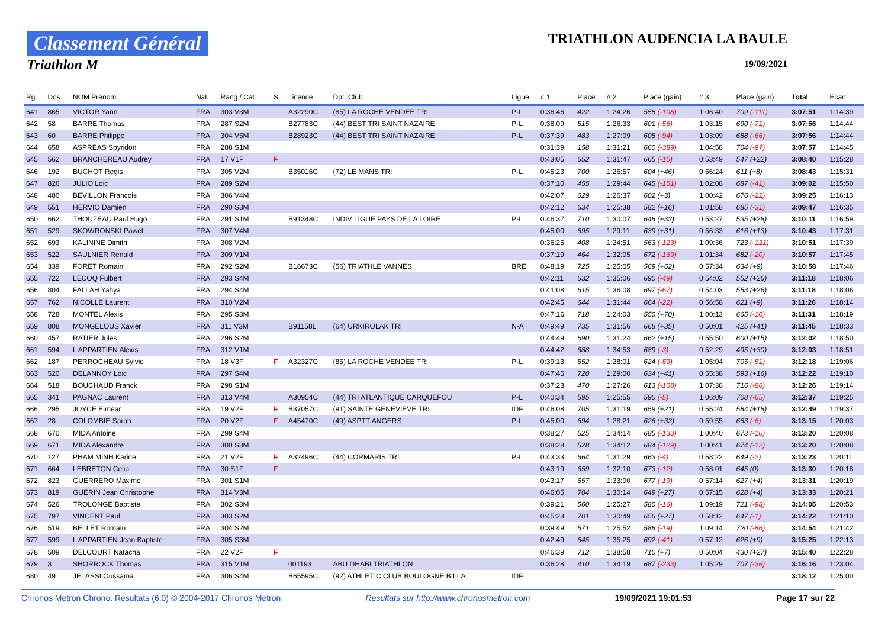Classement Général
Triathlon M
TRIATHLON AUDENCIA LA BAULE
19/09/2021
| Rg. | Dos. | NOM Prénom | Nat. | Rang / Cat. | S. | Licence | Dpt. Club | Ligue | # 1 | Place | # 2 | Place (gain) | # 3 | Place (gain) | Total | Ecart |
| --- | --- | --- | --- | --- | --- | --- | --- | --- | --- | --- | --- | --- | --- | --- | --- | --- |
| 641 | 865 | VICTOR Yann | FRA | 303 V3M | | A32290C | (85) LA ROCHE VENDEE TRI | P-L | 0:36:46 | 422 | 1:24:26 | 558 (-108) | 1:06:40 | 709 (-111) | 3:07:51 | 1:14:39 |
| 642 | 58 | BARRE Thomas | FRA | 287 S2M | | B27783C | (44) BEST TRI SAINT NAZAIRE | P-L | 0:38:09 | 515 | 1:26:33 | 601 (-56) | 1:03:15 | 690 (-71) | 3:07:56 | 1:14:44 |
| 643 | 60 | BARRE Philippe | FRA | 304 V5M | | B28923C | (44) BEST TRI SAINT NAZAIRE | P-L | 0:37:39 | 483 | 1:27:09 | 608 (-94) | 1:03:09 | 688 (-66) | 3:07:56 | 1:14:44 |
| 644 | 658 | ASPREAS Spyridon | FRA | 288 S1M | | | | | 0:31:39 | 158 | 1:31:21 | 660 (-389) | 1:04:58 | 704 (-97) | 3:07:57 | 1:14:45 |
| 645 | 562 | BRANCHEREAU Audrey | FRA | 17 V1F | F | | | | 0:43:05 | 652 | 1:31:47 | 665 (-15) | 0:53:49 | 547 (+22) | 3:08:40 | 1:15:28 |
| 646 | 192 | BUCHOT Regis | FRA | 305 V2M | | B35016C | (72) LE MANS TRI | P-L | 0:45:23 | 700 | 1:26:57 | 604 (+46) | 0:56:24 | 611 (+8) | 3:08:43 | 1:15:31 |
| 647 | 826 | JULIO Loic | FRA | 289 S2M | | | | | 0:37:10 | 455 | 1:29:44 | 645 (-151) | 1:02:08 | 687 (-41) | 3:09:02 | 1:15:50 |
| 648 | 480 | BEVILLON Francois | FRA | 306 V4M | | | | | 0:42:07 | 629 | 1:26:37 | 602 (+3) | 1:00:42 | 676 (-22) | 3:09:25 | 1:16:13 |
| 649 | 551 | HERVIO Damien | FRA | 290 S3M | | | | | 0:42:12 | 634 | 1:25:38 | 582 (+16) | 1:01:58 | 685 (-31) | 3:09:47 | 1:16:35 |
| 650 | 662 | THOUZEAU Paul Hugo | FRA | 291 S1M | | B91348C | INDIV LIGUE PAYS DE LA LOIRE | P-L | 0:46:37 | 710 | 1:30:07 | 648 (+32) | 0:53:27 | 535 (+28) | 3:10:11 | 1:16:59 |
| 651 | 529 | SKOWRONSKI Pawel | FRA | 307 V4M | | | | | 0:45:00 | 695 | 1:29:11 | 639 (+31) | 0:56:33 | 616 (+13) | 3:10:43 | 1:17:31 |
| 652 | 693 | KALININE Dimitri | FRA | 308 V2M | | | | | 0:36:25 | 408 | 1:24:51 | 563 (-123) | 1:09:36 | 723 (-121) | 3:10:51 | 1:17:39 |
| 653 | 522 | SAULNIER Renald | FRA | 309 V1M | | | | | 0:37:19 | 464 | 1:32:05 | 672 (-169) | 1:01:34 | 682 (-20) | 3:10:57 | 1:17:45 |
| 654 | 339 | FORET Romain | FRA | 292 S2M | | B16673C | (56) TRIATHLE VANNES | BRE | 0:48:19 | 725 | 1:25:05 | 569 (+62) | 0:57:34 | 634 (+9) | 3:10:58 | 1:17:46 |
| 655 | 722 | LECOQ Fulbert | FRA | 293 S4M | | | | | 0:42:11 | 632 | 1:35:06 | 690 (-49) | 0:54:02 | 552 (+26) | 3:11:18 | 1:18:06 |
| 656 | 804 | FALLAH Yahya | FRA | 294 S4M | | | | | 0:41:08 | 615 | 1:36:08 | 697 (-67) | 0:54:03 | 553 (+26) | 3:11:18 | 1:18:06 |
| 657 | 762 | NICOLLE Laurent | FRA | 310 V2M | | | | | 0:42:45 | 644 | 1:31:44 | 664 (-22) | 0:56:58 | 621 (+9) | 3:11:26 | 1:18:14 |
| 658 | 728 | MONTEL Alexis | FRA | 295 S3M | | | | | 0:47:16 | 718 | 1:24:03 | 550 (+70) | 1:00:13 | 665 (-10) | 3:11:31 | 1:18:19 |
| 659 | 808 | MONGELOUS Xavier | FRA | 311 V3M | | B91158L | (64) URKIROLAK TRI | N-A | 0:49:49 | 735 | 1:31:56 | 668 (+35) | 0:50:01 | 425 (+41) | 3:11:45 | 1:18:33 |
| 660 | 457 | RATIER Jules | FRA | 296 S2M | | | | | 0:44:49 | 690 | 1:31:24 | 662 (+15) | 0:55:50 | 600 (+15) | 3:12:02 | 1:18:50 |
| 661 | 594 | L APPARTIEN Alexis | FRA | 312 V1M | | | | | 0:44:42 | 688 | 1:34:53 | 689 (-3) | 0:52:29 | 495 (+30) | 3:12:03 | 1:18:51 |
| 662 | 187 | PERROCHEAU Sylvie | FRA | 18 V3F | F | A32327C | (85) LA ROCHE VENDEE TRI | P-L | 0:39:13 | 552 | 1:28:01 | 624 (-59) | 1:05:04 | 705 (-51) | 3:12:18 | 1:19:06 |
| 663 | 520 | DELANNOY Loic | FRA | 297 S4M | | | | | 0:47:45 | 720 | 1:29:00 | 634 (+41) | 0:55:38 | 593 (+16) | 3:12:22 | 1:19:10 |
| 664 | 518 | BOUCHAUD Franck | FRA | 298 S1M | | | | | 0:37:23 | 470 | 1:27:26 | 613 (-108) | 1:07:38 | 716 (-86) | 3:12:26 | 1:19:14 |
| 665 | 341 | PAGNAC Laurent | FRA | 313 V4M | | A30954C | (44) TRI ATLANTIQUE CARQUEFOU | P-L | 0:40:34 | 595 | 1:25:55 | 590 (-5) | 1:06:09 | 708 (-65) | 3:12:37 | 1:19:25 |
| 666 | 295 | JOYCE Eimear | FRA | 19 V2F | F | B37057C | (91) SAINTE GENEVIEVE TRI | IDF | 0:46:08 | 705 | 1:31:19 | 659 (+21) | 0:55:24 | 584 (+18) | 3:12:49 | 1:19:37 |
| 667 | 28 | COLOMBIE Sarah | FRA | 20 V2F | F | A45470C | (49) ASPTT ANGERS | P-L | 0:45:00 | 694 | 1:28:21 | 626 (+33) | 0:59:55 | 663 (-6) | 3:13:15 | 1:20:03 |
| 668 | 670 | MIDA Antoine | FRA | 299 S4M | | | | | 0:38:27 | 525 | 1:34:14 | 685 (-133) | 1:00:40 | 673 (-10) | 3:13:20 | 1:20:08 |
| 669 | 671 | MIDA Alexandre | FRA | 300 S3M | | | | | 0:38:28 | 528 | 1:34:12 | 684 (-129) | 1:00:41 | 674 (-12) | 3:13:20 | 1:20:08 |
| 670 | 127 | PHAM MINH Karine | FRA | 21 V2F | F | A32496C | (44) CORMARIS TRI | P-L | 0:43:33 | 664 | 1:31:29 | 663 (-4) | 0:58:22 | 649 (-2) | 3:13:23 | 1:20:11 |
| 671 | 664 | LEBRETON Celia | FRA | 30 S1F | F | | | | 0:43:19 | 659 | 1:32:10 | 673 (-12) | 0:58:01 | 645 (0) | 3:13:30 | 1:20:18 |
| 672 | 823 | GUERRERO Maxime | FRA | 301 S1M | | | | | 0:43:17 | 657 | 1:33:00 | 677 (-19) | 0:57:14 | 627 (+4) | 3:13:31 | 1:20:19 |
| 673 | 819 | GUERIN Jean Christophe | FRA | 314 V3M | | | | | 0:46:05 | 704 | 1:30:14 | 649 (+27) | 0:57:15 | 628 (+4) | 3:13:33 | 1:20:21 |
| 674 | 526 | TROLONGE Baptiste | FRA | 302 S3M | | | | | 0:39:21 | 560 | 1:25:27 | 580 (-16) | 1:09:19 | 721 (-98) | 3:14:05 | 1:20:53 |
| 675 | 797 | VINCENT Paul | FRA | 303 S2M | | | | | 0:45:23 | 701 | 1:30:49 | 656 (+27) | 0:58:12 | 647 (-1) | 3:14:22 | 1:21:10 |
| 676 | 519 | BELLET Romain | FRA | 304 S2M | | | | | 0:39:49 | 571 | 1:25:52 | 588 (-19) | 1:09:14 | 720 (-86) | 3:14:54 | 1:21:42 |
| 677 | 599 | L APPARTIEN Jean Baptiste | FRA | 305 S3M | | | | | 0:42:49 | 645 | 1:35:25 | 692 (-41) | 0:57:12 | 626 (+9) | 3:15:25 | 1:22:13 |
| 678 | 509 | DELCOURT Natacha | FRA | 22 V2F | F | | | | 0:46:39 | 712 | 1:38:58 | 710 (+7) | 0:50:04 | 430 (+27) | 3:15:40 | 1:22:28 |
| 679 | 3 | SHORROCK Thomas | FRA | 315 V1M | | 001193 | ABU DHABI TRIATHLON | | 0:36:28 | 410 | 1:34:19 | 687 (-233) | 1:05:29 | 707 (-36) | 3:16:16 | 1:23:04 |
| 680 | 49 | JELASSI Oussama | FRA | 306 S4M | | B65595C | (92) ATHLETIC CLUB BOULOGNE BILLA | IDF | | | | | | | 3:18:12 | 1:25:00 |
Chronos Metron Chrono. Résultats (6.0) © 2004-2017 Chronos Metron Resultats sur http://www.chronosmetron.com 19/09/2021 19:01:53 Page 17 sur 22